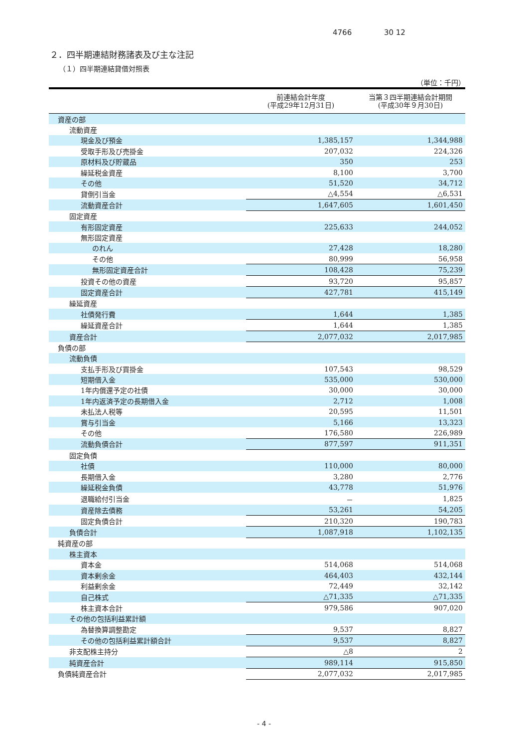4766 30 12
２．四半期連結財務諸表及び主な注記
（１）四半期連結貸借対照表
（単位：千円）
| | 前連結会計年度 (平成29年12月31日) | 当第３四半期連結会計期間 (平成30年９月30日) |
| --- | --- | --- |
| 資産の部 | | |
| 流動資産 | | |
| 現金及び預金 | 1,385,157 | 1,344,988 |
| 受取手形及び売掛金 | 207,032 | 224,326 |
| 原材料及び貯蔵品 | 350 | 253 |
| 繰延税金資産 | 8,100 | 3,700 |
| その他 | 51,520 | 34,712 |
| 貸倒引当金 | △4,554 | △6,531 |
| 流動資産合計 | 1,647,605 | 1,601,450 |
| 固定資産 | | |
| 有形固定資産 | 225,633 | 244,052 |
| 無形固定資産 | | |
| のれん | 27,428 | 18,280 |
| その他 | 80,999 | 56,958 |
| 無形固定資産合計 | 108,428 | 75,239 |
| 投資その他の資産 | 93,720 | 95,857 |
| 固定資産合計 | 427,781 | 415,149 |
| 繰延資産 | | |
| 社債発行費 | 1,644 | 1,385 |
| 繰延資産合計 | 1,644 | 1,385 |
| 資産合計 | 2,077,032 | 2,017,985 |
| 負債の部 | | |
| 流動負債 | | |
| 支払手形及び買掛金 | 107,543 | 98,529 |
| 短期借入金 | 535,000 | 530,000 |
| 1年内償還予定の社債 | 30,000 | 30,000 |
| 1年内返済予定の長期借入金 | 2,712 | 1,008 |
| 未払法人税等 | 20,595 | 11,501 |
| 賞与引当金 | 5,166 | 13,323 |
| その他 | 176,580 | 226,989 |
| 流動負債合計 | 877,597 | 911,351 |
| 固定負債 | | |
| 社債 | 110,000 | 80,000 |
| 長期借入金 | 3,280 | 2,776 |
| 繰延税金負債 | 43,778 | 51,976 |
| 退職給付引当金 | － | 1,825 |
| 資産除去債務 | 53,261 | 54,205 |
| 固定負債合計 | 210,320 | 190,783 |
| 負債合計 | 1,087,918 | 1,102,135 |
| 純資産の部 | | |
| 株主資本 | | |
| 資本金 | 514,068 | 514,068 |
| 資本剰余金 | 464,403 | 432,144 |
| 利益剰余金 | 72,449 | 32,142 |
| 自己株式 | △71,335 | △71,335 |
| 株主資本合計 | 979,586 | 907,020 |
| その他の包括利益累計額 | | |
| 為替換算調整勘定 | 9,537 | 8,827 |
| その他の包括利益累計額合計 | 9,537 | 8,827 |
| 非支配株主持分 | △8 | 2 |
| 純資産合計 | 989,114 | 915,850 |
| 負債純資産合計 | 2,077,032 | 2,017,985 |
- 4 -